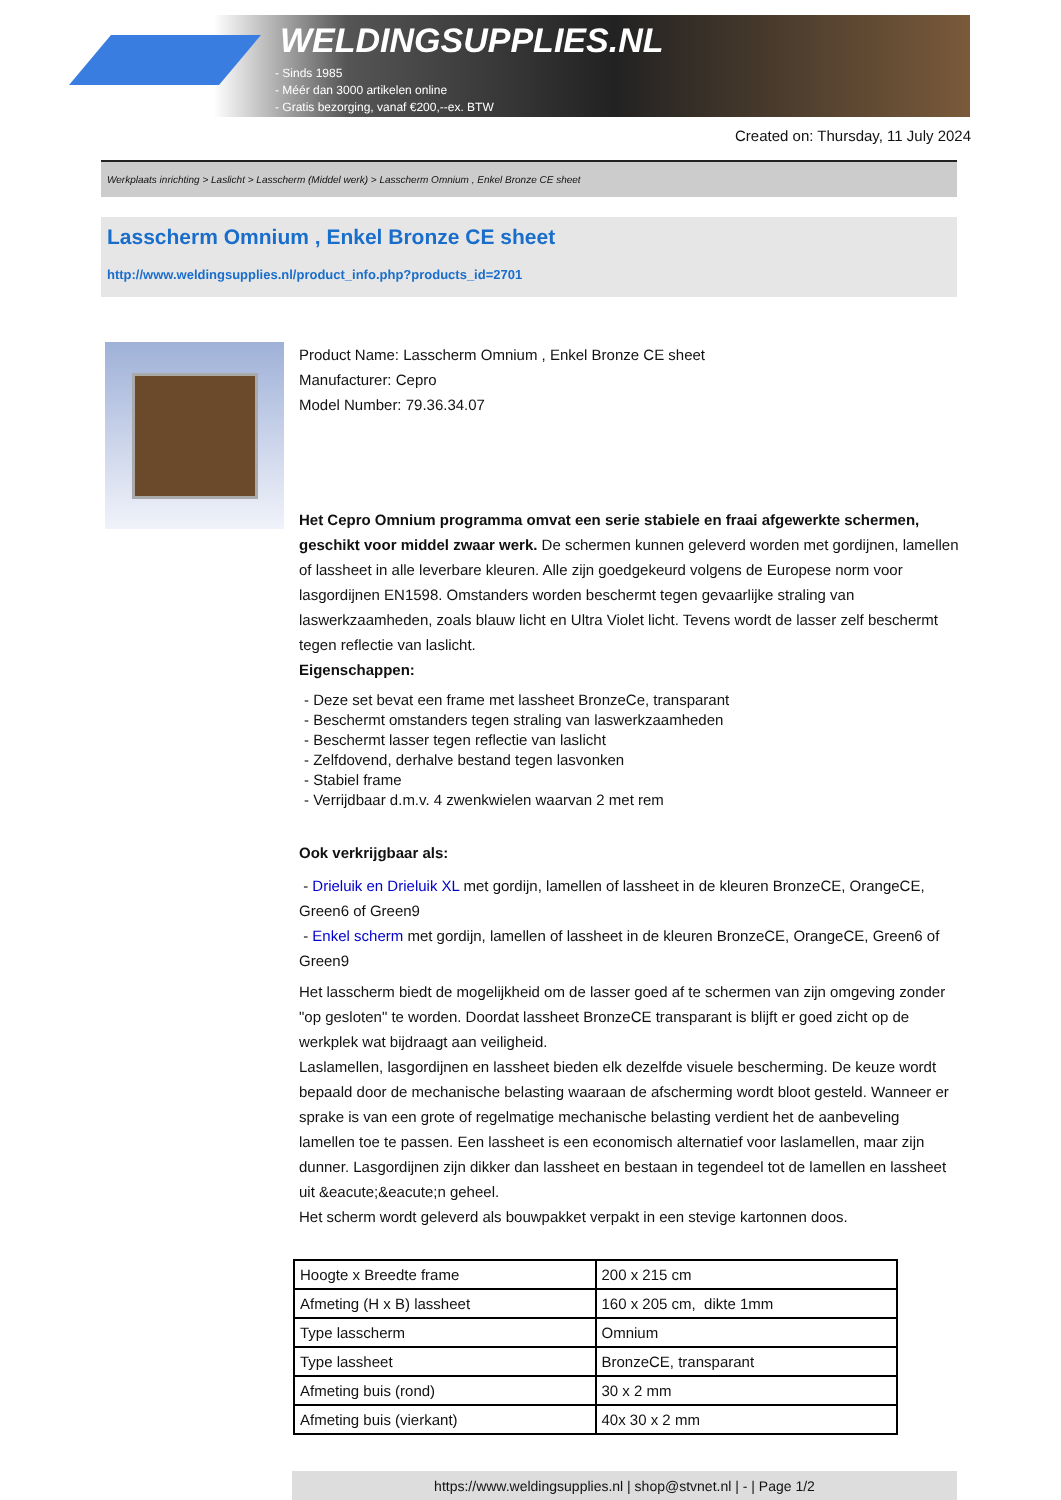WELDINGSUPPLIES.NL
- Sinds 1985
- Méér dan 3000 artikelen online
- Gratis bezorging, vanaf €200,--ex. BTW
Created on: Thursday, 11 July 2024
Werkplaats inrichting > Laslicht > Lasscherm (Middel werk) > Lasscherm Omnium , Enkel Bronze CE sheet
Lasscherm Omnium , Enkel Bronze CE sheet
http://www.weldingsupplies.nl/product_info.php?products_id=2701
Product Name: Lasscherm Omnium , Enkel Bronze CE sheet
Manufacturer: Cepro
Model Number: 79.36.34.07
Het Cepro Omnium programma omvat een serie stabiele en fraai afgewerkte schermen, geschikt voor middel zwaar werk. De schermen kunnen geleverd worden met gordijnen, lamellen of lassheet in alle leverbare kleuren. Alle zijn goedgekeurd volgens de Europese norm voor lasgordijnen EN1598. Omstanders worden beschermt tegen gevaarlijke straling van laswerkzaamheden, zoals blauw licht en Ultra Violet licht. Tevens wordt de lasser zelf beschermt tegen reflectie van laslicht.
Eigenschappen:
- Deze set bevat een frame met lassheet BronzeCe, transparant
- Beschermt omstanders tegen straling van laswerkzaamheden
- Beschermt lasser tegen reflectie van laslicht
- Zelfdovend, derhalve bestand tegen lasvonken
- Stabiel frame
- Verrijdbaar d.m.v. 4 zwenkwielen waarvan 2 met rem
Ook verkrijgbaar als:
- Drieluik en Drieluik XL met gordijn, lamellen of lassheet in de kleuren BronzeCE, OrangeCE, Green6 of Green9
- Enkel scherm met gordijn, lamellen of lassheet in de kleuren BronzeCE, OrangeCE, Green6 of Green9
Het lasscherm biedt de mogelijkheid om de lasser goed af te schermen van zijn omgeving zonder "op gesloten" te worden. Doordat lassheet BronzeCE transparant is blijft er goed zicht op de werkplek wat bijdraagt aan veiligheid.
Laslamellen, lasgordijnen en lassheet bieden elk dezelfde visuele bescherming. De keuze wordt bepaald door de mechanische belasting waaraan de afscherming wordt bloot gesteld. Wanneer er sprake is van een grote of regelmatige mechanische belasting verdient het de aanbeveling lamellen toe te passen. Een lassheet is een economisch alternatief voor laslamellen, maar zijn dunner. Lasgordijnen zijn dikker dan lassheet en bestaan in tegendeel tot de lamellen en lassheet uit &eacute;&eacute;n geheel.
Het scherm wordt geleverd als bouwpakket verpakt in een stevige kartonnen doos.
| Hoogte x Breedte frame | 200 x 215 cm |
| Afmeting (H x B) lassheet | 160 x 205 cm, dikte 1mm |
| Type lasscherm | Omnium |
| Type lassheet | BronzeCE, transparant |
| Afmeting buis (rond) | 30 x 2 mm |
| Afmeting buis (vierkant) | 40x 30 x 2 mm |
https://www.weldingsupplies.nl | shop@stvnet.nl | - | Page 1/2